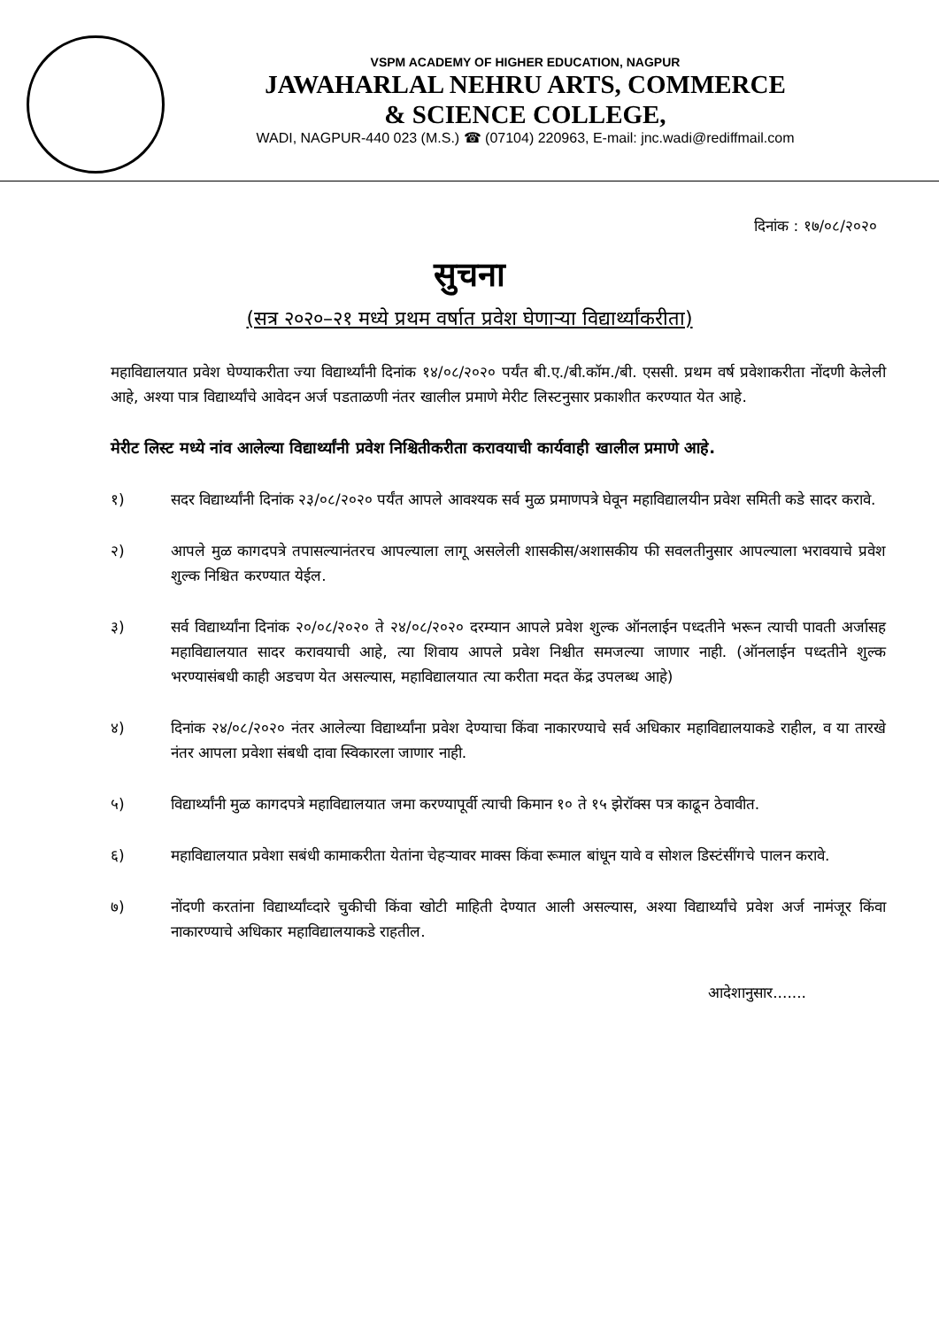VSPM ACADEMY OF HIGHER EDUCATION, NAGPUR
JAWAHARLAL NEHRU ARTS, COMMERCE
& SCIENCE COLLEGE,
WADI, NAGPUR-440 023 (M.S.) ☎ (07104) 220963, E-mail: jnc.wadi@rediffmail.com
दिनांक : १७/०८/२०२०
सुचना
(सत्र २०२०–२१ मध्ये प्रथम वर्षात प्रवेश घेणाऱ्या विद्यार्थ्यांकरीता)
महाविद्यालयात प्रवेश घेण्याकरीता ज्या विद्यार्थ्यांनी दिनांक १४/०८/२०२० पर्यंत बी.ए./बी.कॉम./बी. एससी. प्रथम वर्ष प्रवेशाकरीता नोंदणी केलेली आहे, अश्या पात्र विद्यार्थ्यांचे आवेदन अर्ज पडताळणी नंतर खालील प्रमाणे मेरीट लिस्टनुसार प्रकाशीत करण्यात येत आहे.
मेरीट लिस्ट मध्ये नांव आलेल्या विद्यार्थ्यांनी प्रवेश निश्चितीकरीता करावयाची कार्यवाही खालील प्रमाणे आहे.
१) सदर विद्यार्थ्यांनी दिनांक २३/०८/२०२० पर्यंत आपले आवश्यक सर्व मुळ प्रमाणपत्रे घेवून महाविद्यालयीन प्रवेश समिती कडे सादर करावे.
२) आपले मुळ कागदपत्रे तपासल्यानंतरच आपल्याला लागू असलेली शासकीस/अशासकीय फी सवलतीनुसार आपल्याला भरावयाचे प्रवेश शुल्क निश्चित करण्यात येईल.
३) सर्व विद्यार्थ्यांना दिनांक २०/०८/२०२० ते २४/०८/२०२० दरम्यान आपले प्रवेश शुल्क ऑनलाईन पध्दतीने भरून त्याची पावती अर्जासह महाविद्यालयात सादर करावयाची आहे, त्या शिवाय आपले प्रवेश निश्चीत समजल्या जाणार नाही. (ऑनलाईन पध्दतीने शुल्क भरण्यासंबधी काही अडचण येत असल्यास, महाविद्यालयात त्या करीता मदत केंद्र उपलब्ध आहे)
४) दिनांक २४/०८/२०२० नंतर आलेल्या विद्यार्थ्यांना प्रवेश देण्याचा किंवा नाकारण्याचे सर्व अधिकार महाविद्यालयाकडे राहील, व या तारखे नंतर आपला प्रवेशा संबधी दावा स्विकारला जाणार नाही.
५) विद्यार्थ्यांनी मुळ कागदपत्रे महाविद्यालयात जमा करण्यापूर्वी त्याची किमान १० ते १५ झेरॉक्स पत्र काढून ठेवावीत.
६) महाविद्यालयात प्रवेशा सबंधी कामाकरीता येतांना चेहऱ्यावर माक्स किंवा रूमाल बांधून यावे व सोशल डिस्टंसींगचे पालन करावे.
७) नोंदणी करतांना विद्यार्थ्यांव्दारे चुकीची किंवा खोटी माहिती देण्यात आली असल्यास, अश्या विद्यार्थ्यांचे प्रवेश अर्ज नामंजूर किंवा नाकारण्याचे अधिकार महाविद्यालयाकडे राहतील.
आदेशानुसार.......